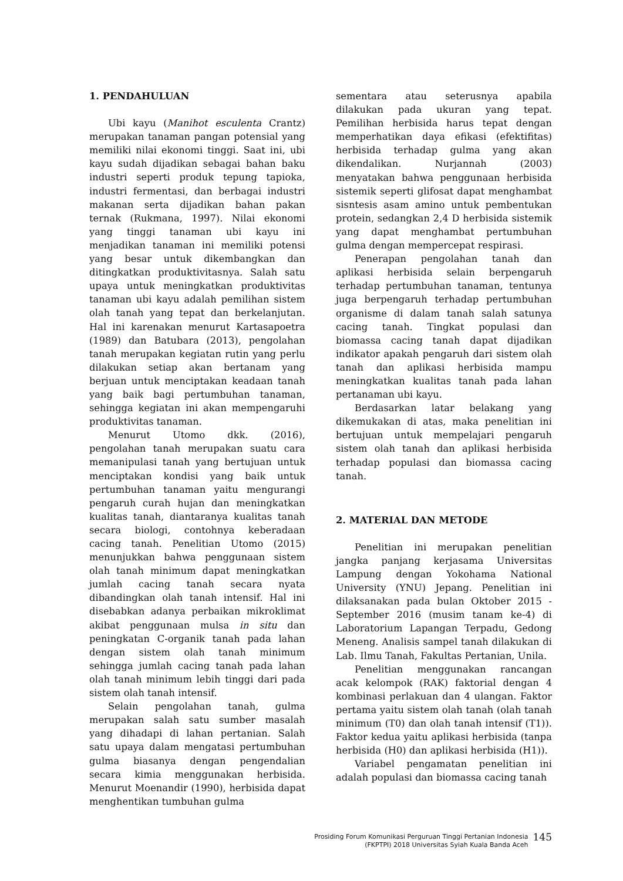1. PENDAHULUAN
Ubi kayu (Manihot esculenta Crantz) merupakan tanaman pangan potensial yang memiliki nilai ekonomi tinggi. Saat ini, ubi kayu sudah dijadikan sebagai bahan baku industri seperti produk tepung tapioka, industri fermentasi, dan berbagai industri makanan serta dijadikan bahan pakan ternak (Rukmana, 1997). Nilai ekonomi yang tinggi tanaman ubi kayu ini menjadikan tanaman ini memiliki potensi yang besar untuk dikembangkan dan ditingkatkan produktivitasnya. Salah satu upaya untuk meningkatkan produktivitas tanaman ubi kayu adalah pemilihan sistem olah tanah yang tepat dan berkelanjutan. Hal ini karenakan menurut Kartasapoetra (1989) dan Batubara (2013), pengolahan tanah merupakan kegiatan rutin yang perlu dilakukan setiap akan bertanam yang berjuan untuk menciptakan keadaan tanah yang baik bagi pertumbuhan tanaman, sehingga kegiatan ini akan mempengaruhi produktivitas tanaman.
Menurut Utomo dkk. (2016), pengolahan tanah merupakan suatu cara memanipulasi tanah yang bertujuan untuk menciptakan kondisi yang baik untuk pertumbuhan tanaman yaitu mengurangi pengaruh curah hujan dan meningkatkan kualitas tanah, diantaranya kualitas tanah secara biologi, contohnya keberadaan cacing tanah. Penelitian Utomo (2015) menunjukkan bahwa penggunaan sistem olah tanah minimum dapat meningkatkan jumlah cacing tanah secara nyata dibandingkan olah tanah intensif. Hal ini disebabkan adanya perbaikan mikroklimat akibat penggunaan mulsa in situ dan peningkatan C-organik tanah pada lahan dengan sistem olah tanah minimum sehingga jumlah cacing tanah pada lahan olah tanah minimum lebih tinggi dari pada sistem olah tanah intensif.
Selain pengolahan tanah, gulma merupakan salah satu sumber masalah yang dihadapi di lahan pertanian. Salah satu upaya dalam mengatasi pertumbuhan gulma biasanya dengan pengendalian secara kimia menggunakan herbisida. Menurut Moenandir (1990), herbisida dapat menghentikan tumbuhan gulma
sementara atau seterusnya apabila dilakukan pada ukuran yang tepat. Pemilihan herbisida harus tepat dengan memperhatikan daya efikasi (efektifitas) herbisida terhadap gulma yang akan dikendalikan. Nurjannah (2003) menyatakan bahwa penggunaan herbisida sistemik seperti glifosat dapat menghambat sisntesis asam amino untuk pembentukan protein, sedangkan 2,4 D herbisida sistemik yang dapat menghambat pertumbuhan gulma dengan mempercepat respirasi.
Penerapan pengolahan tanah dan aplikasi herbisida selain berpengaruh terhadap pertumbuhan tanaman, tentunya juga berpengaruh terhadap pertumbuhan organisme di dalam tanah salah satunya cacing tanah. Tingkat populasi dan biomassa cacing tanah dapat dijadikan indikator apakah pengaruh dari sistem olah tanah dan aplikasi herbisida mampu meningkatkan kualitas tanah pada lahan pertanaman ubi kayu.
Berdasarkan latar belakang yang dikemukakan di atas, maka penelitian ini bertujuan untuk mempelajari pengaruh sistem olah tanah dan aplikasi herbisida terhadap populasi dan biomassa cacing tanah.
2. MATERIAL DAN METODE
Penelitian ini merupakan penelitian jangka panjang kerjasama Universitas Lampung dengan Yokohama National University (YNU) Jepang. Penelitian ini dilaksanakan pada bulan Oktober 2015 - September 2016 (musim tanam ke-4) di Laboratorium Lapangan Terpadu, Gedong Meneng. Analisis sampel tanah dilakukan di Lab. Ilmu Tanah, Fakultas Pertanian, Unila.
Penelitian menggunakan rancangan acak kelompok (RAK) faktorial dengan 4 kombinasi perlakuan dan 4 ulangan. Faktor pertama yaitu sistem olah tanah (olah tanah minimum (T0) dan olah tanah intensif (T1)). Faktor kedua yaitu aplikasi herbisida (tanpa herbisida (H0) dan aplikasi herbisida (H1)).
Variabel pengamatan penelitian ini adalah populasi dan biomassa cacing tanah
Prosiding Forum Komunikasi Perguruan Tinggi Pertanian Indonesia
(FKPTPI) 2018 Universitas Syiah Kuala Banda Aceh
145